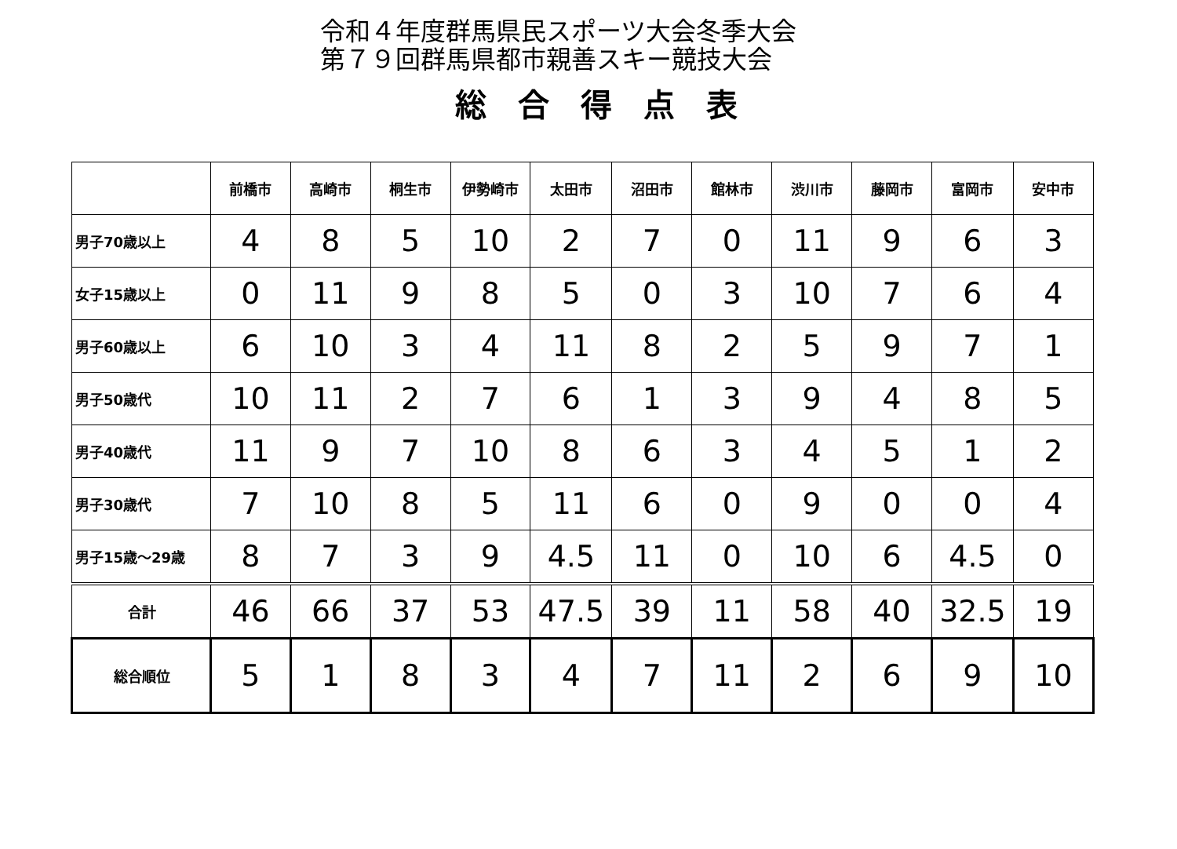令和４年度群馬県民スポーツ大会冬季大会
第７９回群馬県都市親善スキー競技大会
総合得点表
| | 前橋市 | 高崎市 | 桐生市 | 伊勢崎市 | 太田市 | 沼田市 | 館林市 | 渋川市 | 藤岡市 | 富岡市 | 安中市 |
| --- | --- | --- | --- | --- | --- | --- | --- | --- | --- | --- | --- |
| 男子70歳以上 | 4 | 8 | 5 | 10 | 2 | 7 | 0 | 11 | 9 | 6 | 3 |
| 女子15歳以上 | 0 | 11 | 9 | 8 | 5 | 0 | 3 | 10 | 7 | 6 | 4 |
| 男子60歳以上 | 6 | 10 | 3 | 4 | 11 | 8 | 2 | 5 | 9 | 7 | 1 |
| 男子50歳代 | 10 | 11 | 2 | 7 | 6 | 1 | 3 | 9 | 4 | 8 | 5 |
| 男子40歳代 | 11 | 9 | 7 | 10 | 8 | 6 | 3 | 4 | 5 | 1 | 2 |
| 男子30歳代 | 7 | 10 | 8 | 5 | 11 | 6 | 0 | 9 | 0 | 0 | 4 |
| 男子15歳～29歳 | 8 | 7 | 3 | 9 | 4.5 | 11 | 0 | 10 | 6 | 4.5 | 0 |
| 合計 | 46 | 66 | 37 | 53 | 47.5 | 39 | 11 | 58 | 40 | 32.5 | 19 |
| 総合順位 | 5 | 1 | 8 | 3 | 4 | 7 | 11 | 2 | 6 | 9 | 10 |